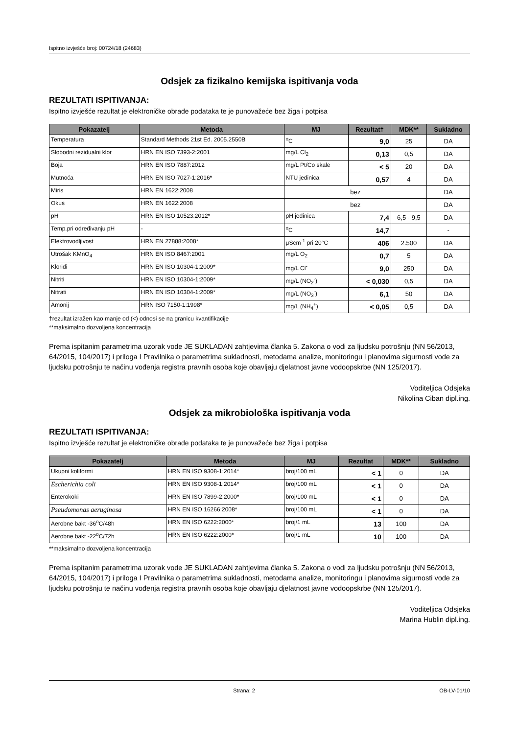Ispitno izvješće broj: 00724/18 (24683)
Odsjek za fizikalno kemijska ispitivanja voda
REZULTATI ISPITIVANJA:
Ispitno izvješće rezultat je elektroničke obrade podataka te je punovažeće bez žiga i potpisa
| Pokazatelj | Metoda | MJ | Rezultat† | MDK** | Sukladno |
| --- | --- | --- | --- | --- | --- |
| Temperatura | Standard Methods 21st Ed. 2005.2550B | <sup>o</sup> C | 9,0 | 25 | DA |
| Slobodni rezidualni klor | HRN EN ISO 7393-2:2001 | mg/L Cl<sub>2</sub> | 0,13 | 0,5 | DA |
| Boja | HRN EN ISO 7887:2012 | mg/L Pt/Co skale | < 5 | 20 | DA |
| Mutnoća | HRN EN ISO 7027-1:2016* | NTU jedinica | 0,57 | 4 | DA |
| Miris | HRN EN 1622:2008 | bez | | | DA |
| Okus | HRN EN 1622:2008 | bez | | | DA |
| pH | HRN EN ISO 10523:2012* | pH jedinica | 7,4 | 6,5 - 9,5 | DA |
| Temp.pri određivanju pH | - | <sup>o</sup> C | 14,7 | | - |
| Elektrovodljivost | HRN EN 27888:2008* | μScm<sup>-1</sup> pri 20°C | 406 | 2.500 | DA |
| Utrošak KMnO<sub>4</sub> | HRN EN ISO 8467:2001 | mg/L O<sub>2</sub> | 0,7 | 5 | DA |
| Kloridi | HRN EN ISO 10304-1:2009* | mg/L Cl<sup>-</sup> | 9,0 | 250 | DA |
| Nitriti | HRN EN ISO 10304-1:2009* | mg/L (NO<sub>2</sub><sup>-</sup>) | < 0,030 | 0,5 | DA |
| Nitrati | HRN EN ISO 10304-1:2009* | mg/L (NO<sub>3</sub><sup>-</sup>) | 6,1 | 50 | DA |
| Amonij | HRN ISO 7150-1:1998* | mg/L (NH<sub>4</sub><sup>+</sup>) | < 0,05 | 0,5 | DA |
†rezultat izražen kao manje od (<) odnosi se na granicu kvantifikacije
**maksimalno dozvoljena koncentracija
Prema ispitanim parametrima uzorak vode JE SUKLADAN zahtjevima članka 5. Zakona o vodi za ljudsku potrošnju (NN 56/2013, 64/2015, 104/2017) i priloga I Pravilnika o parametrima sukladnosti, metodama analize, monitoringu i planovima sigurnosti vode za ljudsku potrošnju te načinu vođenja registra pravnih osoba koje obavljaju djelatnost javne vodoopskrbe (NN 125/2017).
Voditeljica Odsjeka
Nikolina Ciban dipl.ing.
Odsjek za mikrobiološka ispitivanja voda
REZULTATI ISPITIVANJA:
Ispitno izvješće rezultat je elektroničke obrade podataka te je punovažeće bez žiga i potpisa
| Pokazatelj | Metoda | MJ | Rezultat | MDK** | Sukladno |
| --- | --- | --- | --- | --- | --- |
| Ukupni koliformi | HRN EN ISO 9308-1:2014* | broj/100 mL | < 1 | 0 | DA |
| Escherichia coli | HRN EN ISO 9308-1:2014* | broj/100 mL | < 1 | 0 | DA |
| Enterokoki | HRN EN ISO 7899-2:2000* | broj/100 mL | < 1 | 0 | DA |
| Pseudomonas aeruginosa | HRN EN ISO 16266:2008* | broj/100 mL | < 1 | 0 | DA |
| Aerobne bakt -36<sup>o</sup>C/48h | HRN EN ISO 6222:2000* | broj/1 mL | 13 | 100 | DA |
| Aerobne bakt -22<sup>o</sup>C/72h | HRN EN ISO 6222:2000* | broj/1 mL | 10 | 100 | DA |
**maksimalno dozvoljena koncentracija
Prema ispitanim parametrima uzorak vode JE SUKLADAN zahtjevima članka 5. Zakona o vodi za ljudsku potrošnju (NN 56/2013, 64/2015, 104/2017) i priloga I Pravilnika o parametrima sukladnosti, metodama analize, monitoringu i planovima sigurnosti vode za ljudsku potrošnju te načinu vođenja registra pravnih osoba koje obavljaju djelatnost javne vodoopskrbe (NN 125/2017).
Voditeljica Odsjeka
Marina Hublin dipl.ing.
Strana: 2 OB-LV-01/10